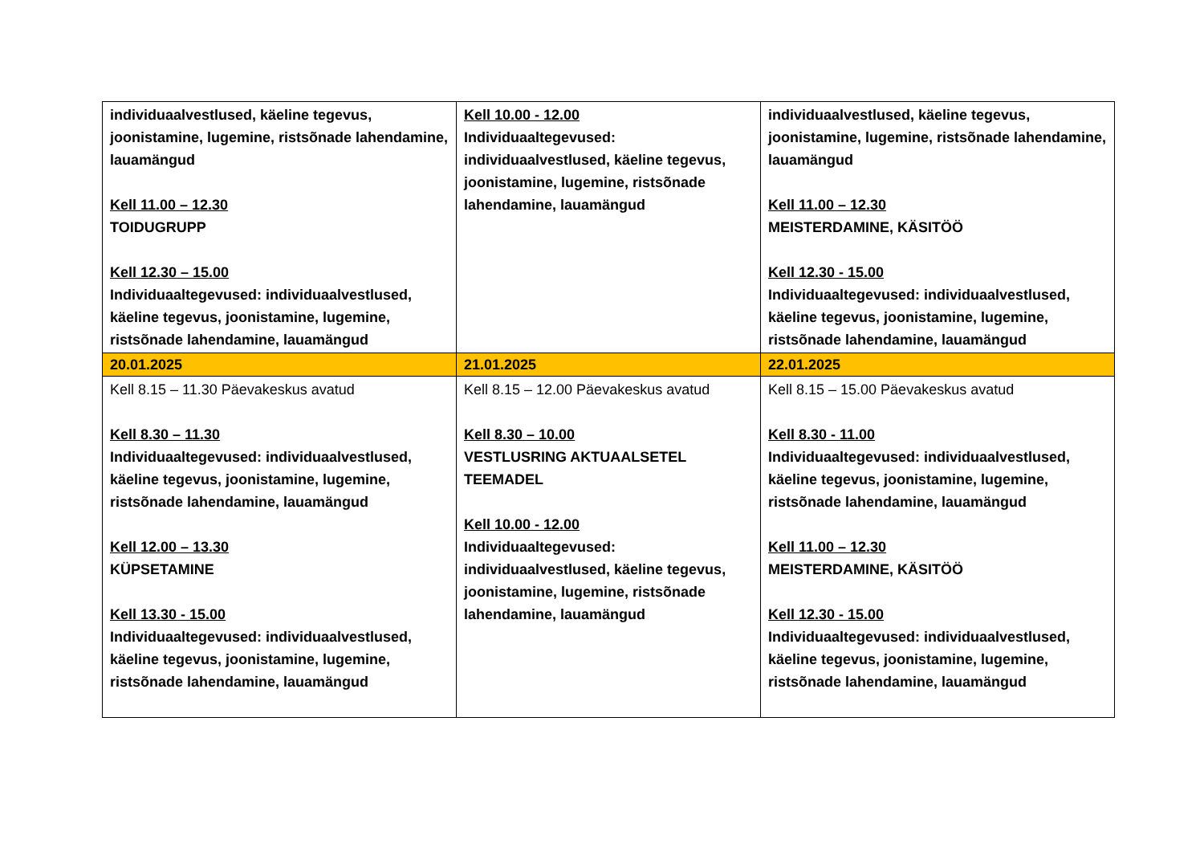| individuaalvestlused, käeline tegevus, joonistamine, lugemine, ristsõnade lahendamine, lauamängud Kell 11.00 – 12.30 TOIDUGRUPP Kell 12.30 – 15.00 Individuaaltegevused: individuaalvestlused, käeline tegevus, joonistamine, lugemine, ristsõnade lahendamine, lauamängud | Kell 10.00 - 12.00 Individuaaltegevused: individuaalvestlused, käeline tegevus, joonistamine, lugemine, ristsõnade lahendamine, lauamängud | individuaalvestlused, käeline tegevus, joonistamine, lugemine, ristsõnade lahendamine, lauamängud Kell 11.00 – 12.30 MEISTERDAMINE, KÄSITÖÖ Kell 12.30 - 15.00 Individuaaltegevused: individuaalvestlused, käeline tegevus, joonistamine, lugemine, ristsõnade lahendamine, lauamängud |
| 20.01.2025 | 21.01.2025 | 22.01.2025 |
| Kell 8.15 – 11.30 Päevakeskus avatud Kell 8.30 – 11.30 Individuaaltegevused: individuaalvestlused, käeline tegevus, joonistamine, lugemine, ristsõnade lahendamine, lauamängud Kell 12.00 – 13.30 KÜPSETAMINE Kell 13.30 - 15.00 Individuaaltegevused: individuaalvestlused, käeline tegevus, joonistamine, lugemine, ristsõnade lahendamine, lauamängud | Kell 8.15 – 12.00 Päevakeskus avatud Kell 8.30 – 10.00 VESTLUSRING AKTUAALSETEL TEEMADEL Kell 10.00 - 12.00 Individuaaltegevused: individuaalvestlused, käeline tegevus, joonistamine, lugemine, ristsõnade lahendamine, lauamängud | Kell 8.15 – 15.00 Päevakeskus avatud Kell 8.30 - 11.00 Individuaaltegevused: individuaalvestlused, käeline tegevus, joonistamine, lugemine, ristsõnade lahendamine, lauamängud Kell 11.00 – 12.30 MEISTERDAMINE, KÄSITÖÖ Kell 12.30 - 15.00 Individuaaltegevused: individuaalvestlused, käeline tegevus, joonistamine, lugemine, ristsõnade lahendamine, lauamängud |